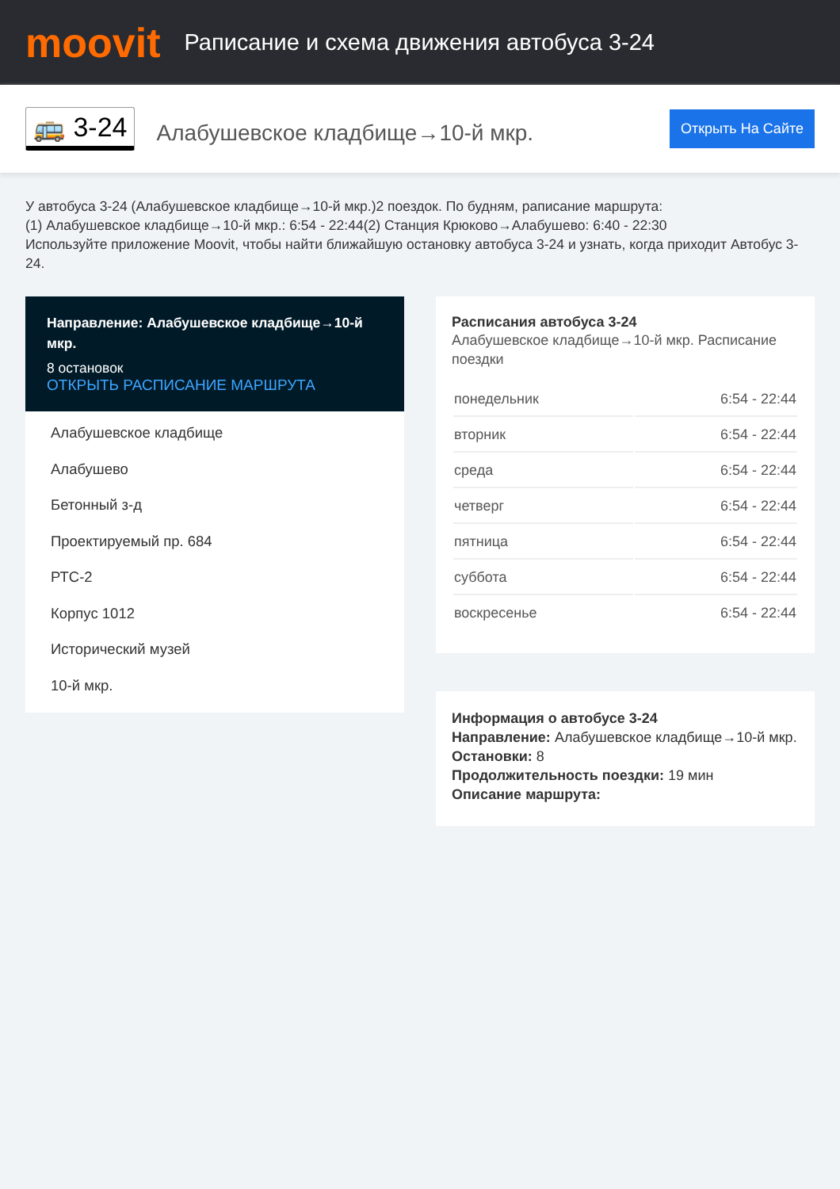moovit
Раписание и схема движения автобуса 3-24
🚌 3-24
Алабушевское кладбище→10-й мкр.
Открыть На Сайте
У автобуса 3-24 (Алабушевское кладбище→10-й мкр.)2 поездок. По будням, раписание маршрута:
(1) Алабушевское кладбище→10-й мкр.: 6:54 - 22:44(2) Станция Крюково→Алабушево: 6:40 - 22:30
Используйте приложение Moovit, чтобы найти ближайшую остановку автобуса 3-24 и узнать, когда приходит Автобус 3-24.
Направление: Алабушевское кладбище→10-й мкр.
8 остановок
ОТКРЫТЬ РАСПИСАНИЕ МАРШРУТА
Алабушевское кладбище
Алабушево
Бетонный з-д
Проектируемый пр. 684
РТС-2
Корпус 1012
Исторический музей
10-й мкр.
Расписания автобуса 3-24
Алабушевское кладбище→10-й мкр. Расписание поездки
| понедельник | 6:54 - 22:44 |
| вторник | 6:54 - 22:44 |
| среда | 6:54 - 22:44 |
| четверг | 6:54 - 22:44 |
| пятница | 6:54 - 22:44 |
| суббота | 6:54 - 22:44 |
| воскресенье | 6:54 - 22:44 |
Информация о автобусе 3-24
Направление: Алабушевское кладбище→10-й мкр.
Остановки: 8
Продолжительность поездки: 19 мин
Описание маршрута: